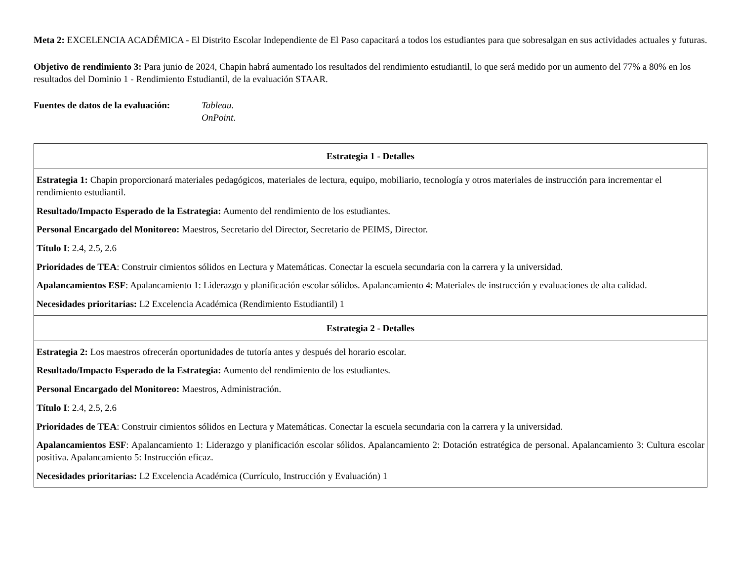Meta 2: EXCELENCIA ACADÉMICA - El Distrito Escolar Independiente de El Paso capacitará a todos los estudiantes para que sobresalgan en sus actividades actuales y futuras.
Objetivo de rendimiento 3: Para junio de 2024, Chapin habrá aumentado los resultados del rendimiento estudiantil, lo que será medido por un aumento del 77% a 80% en los resultados del Dominio 1 - Rendimiento Estudiantil, de la evaluación STAAR.
Fuentes de datos de la evaluación:
Tableau.
OnPoint.
| Estrategia 1 - Detalles |
| --- |
| Estrategia 1: Chapin proporcionará materiales pedagógicos, materiales de lectura, equipo, mobiliario, tecnología y otros materiales de instrucción para incrementar el rendimiento estudiantil. Resultado/Impacto Esperado de la Estrategia: Aumento del rendimiento de los estudiantes. Personal Encargado del Monitoreo: Maestros, Secretario del Director, Secretario de PEIMS, Director. Título I : 2.4, 2.5, 2.6 Prioridades de TEA : Construir cimientos sólidos en Lectura y Matemáticas. Conectar la escuela secundaria con la carrera y la universidad. Apalancamientos ESF : Apalancamiento 1: Liderazgo y planificación escolar sólidos. Apalancamiento 4: Materiales de instrucción y evaluaciones de alta calidad. Necesidades prioritarias: L2 Excelencia Académica (Rendimiento Estudiantil) 1 |
| Estrategia 2 - Detalles |
| Estrategia 2: Los maestros ofrecerán oportunidades de tutoría antes y después del horario escolar. Resultado/Impacto Esperado de la Estrategia: Aumento del rendimiento de los estudiantes. Personal Encargado del Monitoreo: Maestros, Administración. Título I : 2.4, 2.5, 2.6 Prioridades de TEA : Construir cimientos sólidos en Lectura y Matemáticas. Conectar la escuela secundaria con la carrera y la universidad. Apalancamientos ESF : Apalancamiento 1: Liderazgo y planificación escolar sólidos. Apalancamiento 2: Dotación estratégica de personal. Apalancamiento 3: Cultura escolar positiva. Apalancamiento 5: Instrucción eficaz. Necesidades prioritarias: L2 Excelencia Académica (Currículo, Instrucción y Evaluación) 1 |